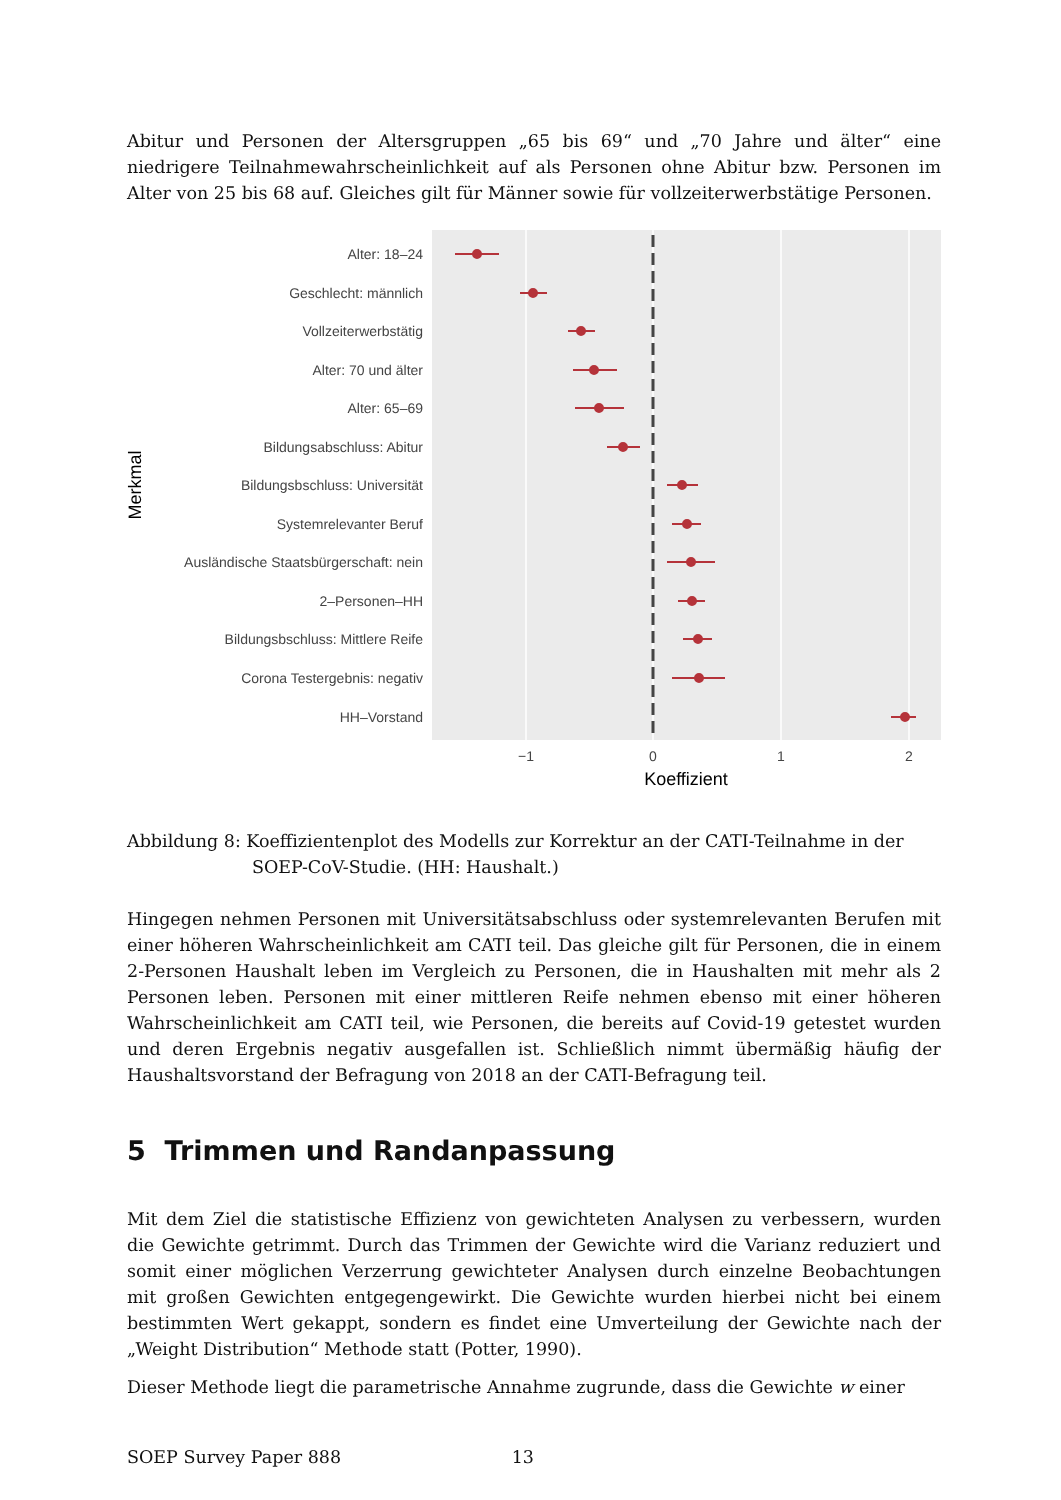Abitur und Personen der Altersgruppen „65 bis 69“ und „70 Jahre und älter“ eine niedrigere Teilnahmewahrscheinlichkeit auf als Personen ohne Abitur bzw. Personen im Alter von 25 bis 68 auf. Gleiches gilt für Männer sowie für vollzeiterwerbstätige Personen.
Alter: 18–24
Geschlecht: männlich
Vollzeiterwerbstätig
Alter: 70 und älter
Alter: 65–69
Bildungsabschluss: Abitur
Bildungsbschluss: Universität
Systemrelevanter Beruf
Ausländische Staatsbürgerschaft: nein
2–Personen–HH
Bildungsbschluss: Mittlere Reife
Corona Testergebnis: negativ
HH–Vorstand
−1
0
1
2
Koeffizient
Merkmal
Abbildung 8: Koeffizientenplot des Modells zur Korrektur an der CATI-Teilnahme in der SOEP-CoV-Studie. (HH: Haushalt.)
Hingegen nehmen Personen mit Universitätsabschluss oder systemrelevanten Berufen mit einer höheren Wahrscheinlichkeit am CATI teil. Das gleiche gilt für Personen, die in einem 2-Personen Haushalt leben im Vergleich zu Personen, die in Haushalten mit mehr als 2 Personen leben. Personen mit einer mittleren Reife nehmen ebenso mit einer höheren Wahrscheinlichkeit am CATI teil, wie Personen, die bereits auf Covid-19 getestet wurden und deren Ergebnis negativ ausgefallen ist. Schließlich nimmt übermäßig häufig der Haushaltsvorstand der Befragung von 2018 an der CATI-Befragung teil.
5 Trimmen und Randanpassung
Mit dem Ziel die statistische Effizienz von gewichteten Analysen zu verbessern, wurden die Gewichte getrimmt. Durch das Trimmen der Gewichte wird die Varianz reduziert und somit einer möglichen Verzerrung gewichteter Analysen durch einzelne Beobachtungen mit großen Gewichten entgegengewirkt. Die Gewichte wurden hierbei nicht bei einem bestimmten Wert gekappt, sondern es findet eine Umverteilung der Gewichte nach der „Weight Distribution“ Methode statt (Potter, 1990).
Dieser Methode liegt die parametrische Annahme zugrunde, dass die Gewichte w einer
SOEP Survey Paper 888 13